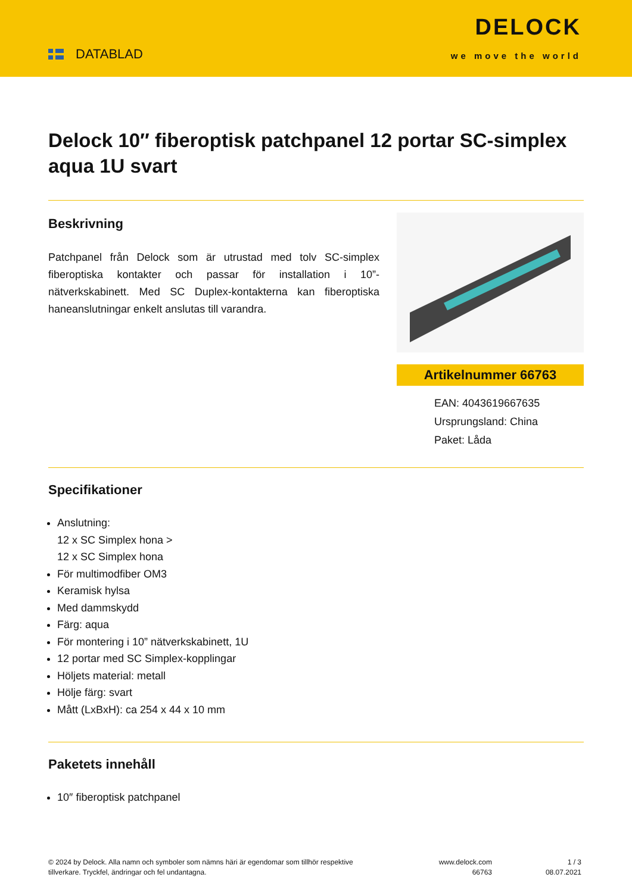DATABLAD
DELOCK
we move the world
Delock 10″ fiberoptisk patchpanel 12 portar SC-simplex aqua 1U svart
Beskrivning
Patchpanel från Delock som är utrustad med tolv SC-simplex fiberoptiska kontakter och passar för installation i 10”-nätverkskabinett. Med SC Duplex-kontakterna kan fiberoptiska haneanslutningar enkelt anslutas till varandra.
Artikelnummer 66763
EAN: 4043619667635
Ursprungsland: China
Paket: Låda
Specifikationer
Anslutning:
12 x SC Simplex hona >
12 x SC Simplex hona
För multimodfiber OM3
Keramisk hylsa
Med dammskydd
Färg: aqua
För montering i 10” nätverkskabinett, 1U
12 portar med SC Simplex-kopplingar
Höljets material: metall
Hölje färg: svart
Mått (LxBxH): ca 254 x 44 x 10 mm
Paketets innehåll
10″ fiberoptisk patchpanel
© 2024 by Delock. Alla namn och symboler som nämns häri är egendomar som tillhör respektive tillverkare. Tryckfel, ändringar och fel undantagna.
www.delock.com
66763
1 / 3
08.07.2021